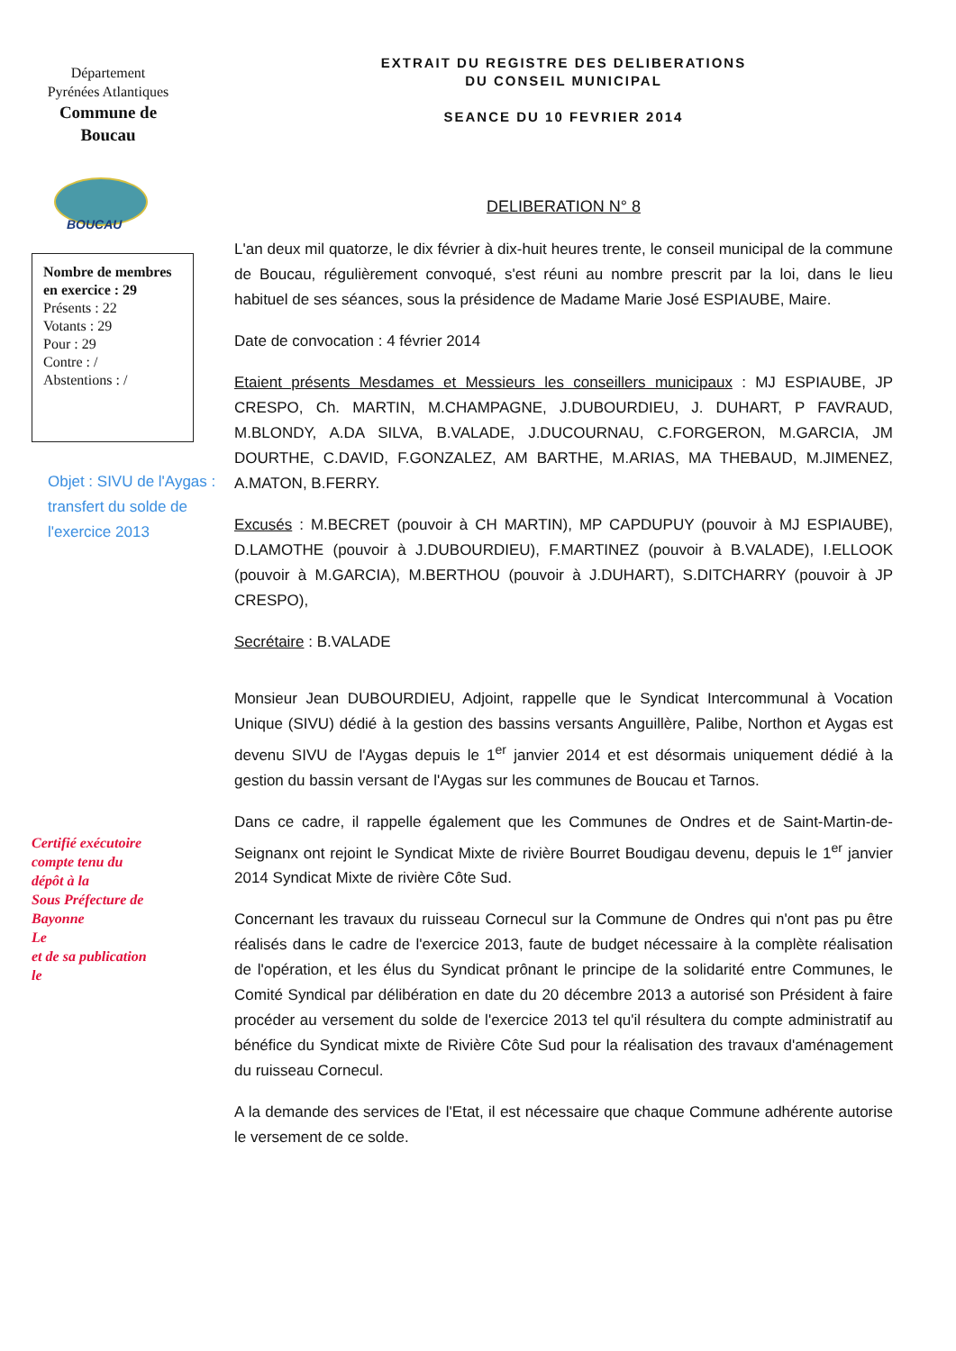Département
Pyrénées Atlantiques
Commune de
Boucau
BOUCAU
Nombre de membres en exercice : 29
Présents : 22
Votants : 29
Pour : 29
Contre : /
Abstentions : /
Objet : SIVU de l'Aygas : transfert du solde de l'exercice 2013
Certifié exécutoire
compte tenu du
dépôt à la
Sous Préfecture de
Bayonne
Le
et de sa publication
le
EXTRAIT DU REGISTRE DES DELIBERATIONS
DU CONSEIL MUNICIPAL
SEANCE DU 10 FEVRIER 2014
DELIBERATION N° 8
L'an deux mil quatorze, le dix février à dix-huit heures trente, le conseil municipal de la commune de Boucau, régulièrement convoqué, s'est réuni au nombre prescrit par la loi, dans le lieu habituel de ses séances, sous la présidence de Madame Marie José ESPIAUBE, Maire.
Date de convocation : 4 février 2014
Etaient présents Mesdames et Messieurs les conseillers municipaux : MJ ESPIAUBE, JP CRESPO, Ch. MARTIN, M.CHAMPAGNE, J.DUBOURDIEU, J. DUHART, P FAVRAUD, M.BLONDY, A.DA SILVA, B.VALADE, J.DUCOURNAU, C.FORGERON, M.GARCIA, JM DOURTHE, C.DAVID, F.GONZALEZ, AM BARTHE, M.ARIAS, MA THEBAUD, M.JIMENEZ, A.MATON, B.FERRY.
Excusés : M.BECRET (pouvoir à CH MARTIN), MP CAPDUPUY (pouvoir à MJ ESPIAUBE), D.LAMOTHE (pouvoir à J.DUBOURDIEU), F.MARTINEZ (pouvoir à B.VALADE), I.ELLOOK (pouvoir à M.GARCIA), M.BERTHOU (pouvoir à J.DUHART), S.DITCHARRY (pouvoir à JP CRESPO),
Secrétaire : B.VALADE
Monsieur Jean DUBOURDIEU, Adjoint, rappelle que le Syndicat Intercommunal à Vocation Unique (SIVU) dédié à la gestion des bassins versants Anguillère, Palibe, Northon et Aygas est devenu SIVU de l'Aygas depuis le 1<sup>er</sup> janvier 2014 et est désormais uniquement dédié à la gestion du bassin versant de l'Aygas sur les communes de Boucau et Tarnos.
Dans ce cadre, il rappelle également que les Communes de Ondres et de Saint-Martin-de-Seignanx ont rejoint le Syndicat Mixte de rivière Bourret Boudigau devenu, depuis le 1<sup>er</sup> janvier 2014 Syndicat Mixte de rivière Côte Sud.
Concernant les travaux du ruisseau Cornecul sur la Commune de Ondres qui n'ont pas pu être réalisés dans le cadre de l'exercice 2013, faute de budget nécessaire à la complète réalisation de l'opération, et les élus du Syndicat prônant le principe de la solidarité entre Communes, le Comité Syndical par délibération en date du 20 décembre 2013 a autorisé son Président à faire procéder au versement du solde de l'exercice 2013 tel qu'il résultera du compte administratif au bénéfice du Syndicat mixte de Rivière Côte Sud pour la réalisation des travaux d'aménagement du ruisseau Cornecul.
A la demande des services de l'Etat, il est nécessaire que chaque Commune adhérente autorise le versement de ce solde.